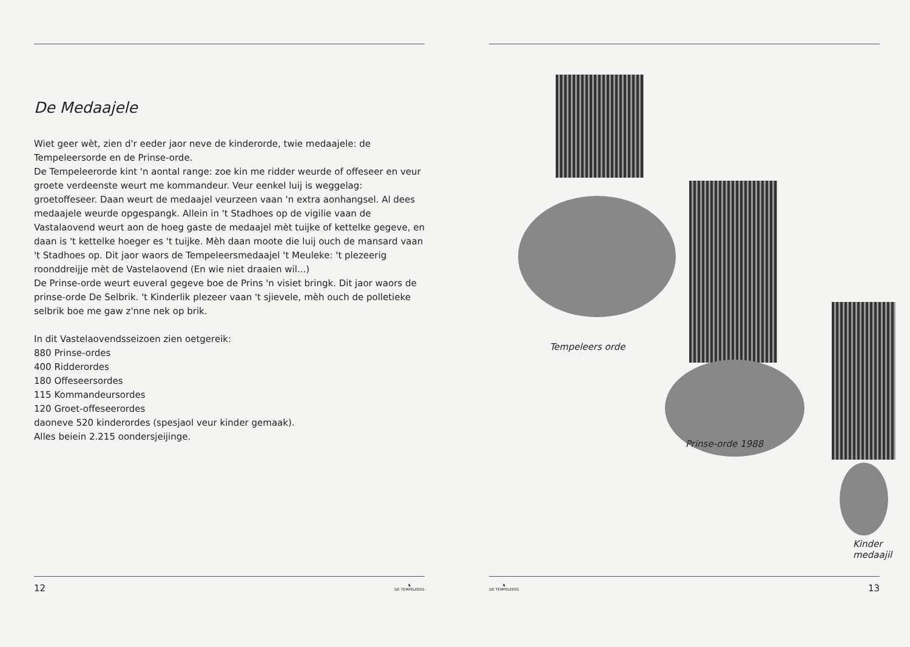De Medaajele
Wiet geer wèt, zien d'r eeder jaor neve de kinderorde, twie medaajele: de Tempeleersorde en de Prinse-orde.
De Tempeleerorde kint 'n aontal range: zoe kin me ridder weurde of offeseer en veur groete verdeenste weurt me kommandeur. Veur eenkel luij is weggelag: groetoffeseer. Daan weurt de medaajel veurzeen vaan 'n extra aonhangsel. Al dees medaajele weurde opgespangk. Allein in 't Stadhoes op de vigilie vaan de Vastalaovend weurt aon de hoeg gaste de medaajel mèt tuijke of kettelke gegeve, en daan is 't kettelke hoeger es 't tuijke. Mèh daan moote die luij ouch de mansard vaan 't Stadhoes op. Dit jaor waors de Tempeleersmedaajel 't Meuleke: 't plezeerig roonddreijje mèt de Vastelaovend (En wie niet draaien wil...)
De Prinse-orde weurt euveral gegeve boe de Prins 'n visiet bringk. Dit jaor waors de prinse-orde De Selbrik. 't Kinderlik plezeer vaan 't sjievele, mèh ouch de polletieke selbrik boe me gaw z'nne nek op brik.
In dit Vastelaovendsseizoen zien oetgereik:
880 Prinse-ordes
400 Ridderordes
180 Offeseersordes
115 Kommandeursordes
120 Groet-offeseerordes
daoneve 520 kinderordes (spesjaol veur kinder gemaak).
Alles beiein 2.215 oondersjeijinge.
12 ♞
DE TEMPELEERS
Tempeleers orde
Prinse-orde 1988
Kinder medaajil
♞
DE TEMPELEERS 13